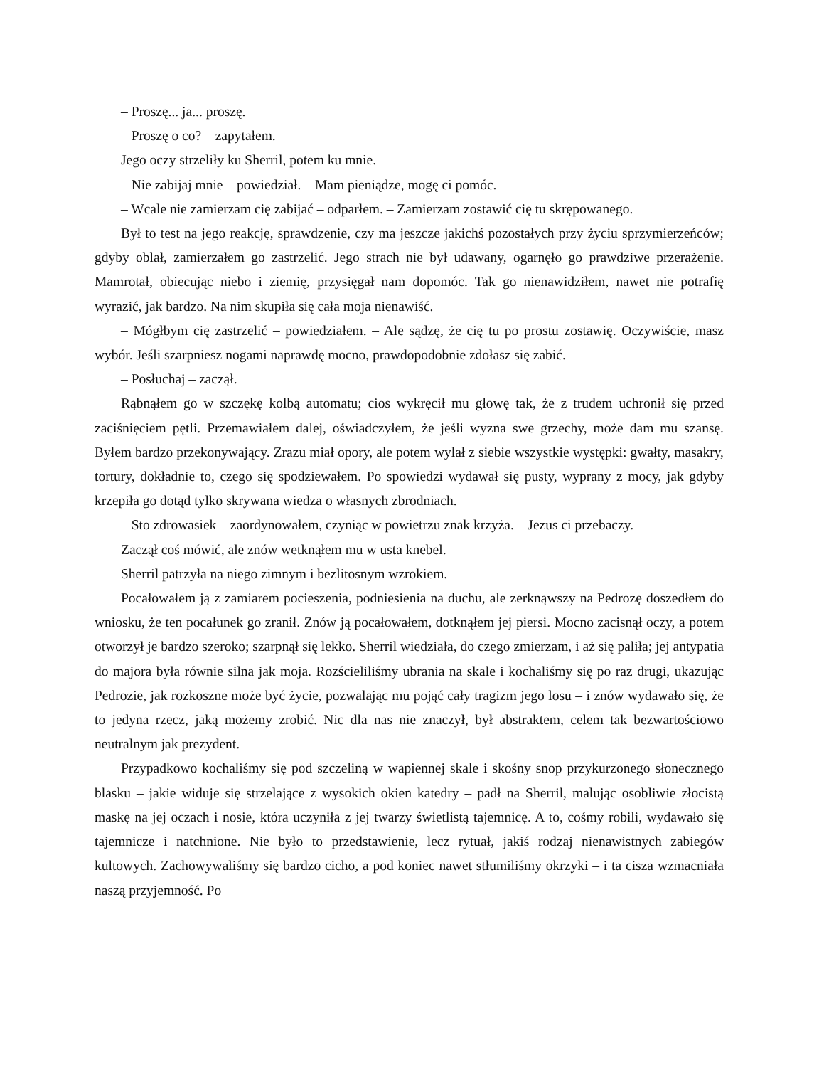– Proszę... ja... proszę.
– Proszę o co? – zapytałem.
Jego oczy strzeliły ku Sherril, potem ku mnie.
– Nie zabijaj mnie – powiedział. – Mam pieniądze, mogę ci pomóc.
– Wcale nie zamierzam cię zabijać – odparłem. – Zamierzam zostawić cię tu skrępowanego.
Był to test na jego reakcję, sprawdzenie, czy ma jeszcze jakichś pozostałych przy życiu sprzymierzeńców; gdyby oblał, zamierzałem go zastrzelić. Jego strach nie był udawany, ogarnęło go prawdziwe przerażenie. Mamrotał, obiecując niebo i ziemię, przysięgał nam dopomóc. Tak go nienawidziłem, nawet nie potrafię wyrazić, jak bardzo. Na nim skupiła się cała moja nienawiść.
– Mógłbym cię zastrzelić – powiedziałem. – Ale sądzę, że cię tu po prostu zostawię. Oczywiście, masz wybór. Jeśli szarpniesz nogami naprawdę mocno, prawdopodobnie zdołasz się zabić.
– Posłuchaj – zaczął.
Rąbnąłem go w szczękę kolbą automatu; cios wykręcił mu głowę tak, że z trudem uchronił się przed zaciśnięciem pętli. Przemawiałem dalej, oświadczyłem, że jeśli wyzna swe grzechy, może dam mu szansę. Byłem bardzo przekonywający. Zrazu miał opory, ale potem wylał z siebie wszystkie występki: gwałty, masakry, tortury, dokładnie to, czego się spodziewałem. Po spowiedzi wydawał się pusty, wyprany z mocy, jak gdyby krzepiła go dotąd tylko skrywana wiedza o własnych zbrodniach.
– Sto zdrowasiek – zaordynowałem, czyniąc w powietrzu znak krzyża. – Jezus ci przebaczy.
Zaczął coś mówić, ale znów wetknąłem mu w usta knebel.
Sherril patrzyła na niego zimnym i bezlitosnym wzrokiem.
Pocałowałem ją z zamiarem pocieszenia, podniesienia na duchu, ale zerknąwszy na Pedrozę doszedłem do wniosku, że ten pocałunek go zranił. Znów ją pocałowałem, dotknąłem jej piersi. Mocno zacisnął oczy, a potem otworzył je bardzo szeroko; szarpnął się lekko. Sherril wiedziała, do czego zmierzam, i aż się paliła; jej antypatia do majora była równie silna jak moja. Rozścieliliśmy ubrania na skale i kochaliśmy się po raz drugi, ukazując Pedrozie, jak rozkoszne może być życie, pozwalając mu pojąć cały tragizm jego losu – i znów wydawało się, że to jedyna rzecz, jaką możemy zrobić. Nic dla nas nie znaczył, był abstraktem, celem tak bezwartościowo neutralnym jak prezydent.
Przypadkowo kochaliśmy się pod szczeliną w wapiennej skale i skośny snop przykurzonego słonecznego blasku – jakie widuje się strzelające z wysokich okien katedry – padł na Sherril, malując osobliwie złocistą maskę na jej oczach i nosie, która uczyniła z jej twarzy świetlistą tajemnicę. A to, cośmy robili, wydawało się tajemnicze i natchnione. Nie było to przedstawienie, lecz rytuał, jakiś rodzaj nienawistnych zabiegów kultowych. Zachowywaliśmy się bardzo cicho, a pod koniec nawet stłumiliśmy okrzyki – i ta cisza wzmacniała naszą przyjemność. Po